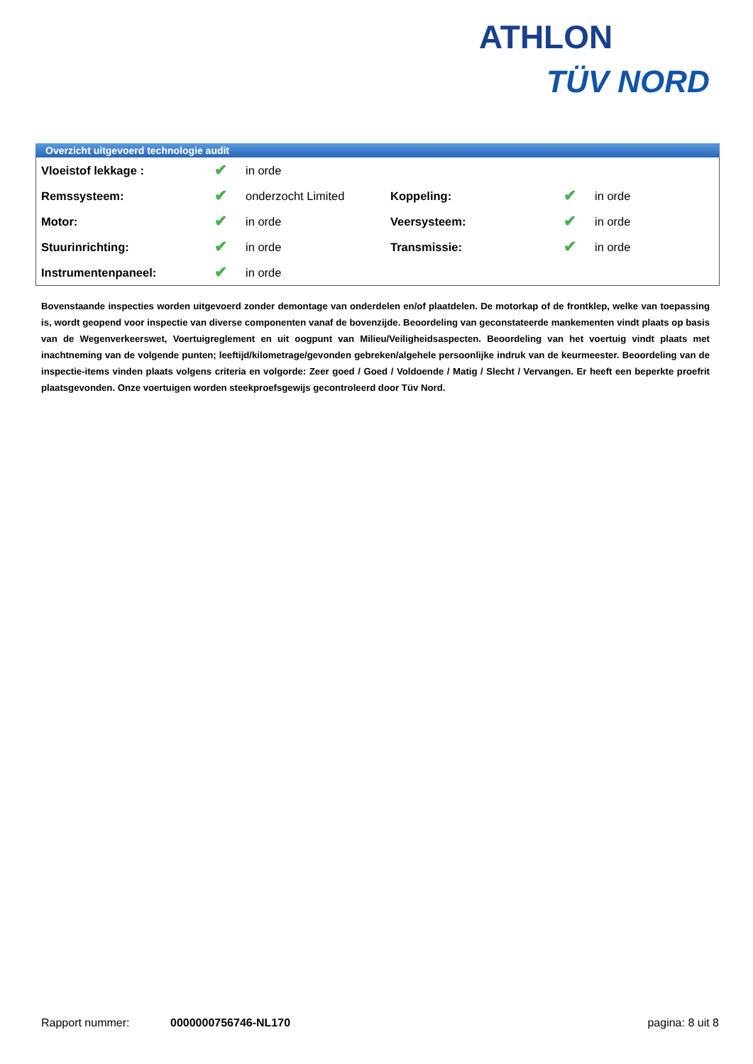ATHLON
TÜV NORD
Overzicht uitgevoerd technologie audit
| Vloeistof lekkage : | ✔ | in orde | | | |
| Remssysteem: | ✔ | onderzocht Limited | Koppeling: | ✔ | in orde |
| Motor: | ✔ | in orde | Veersysteem: | ✔ | in orde |
| Stuurinrichting: | ✔ | in orde | Transmissie: | ✔ | in orde |
| Instrumentenpaneel: | ✔ | in orde | | | |
Bovenstaande inspecties worden uitgevoerd zonder demontage van onderdelen en/of plaatdelen. De motorkap of de frontklep, welke van toepassing is, wordt geopend voor inspectie van diverse componenten vanaf de bovenzijde. Beoordeling van geconstateerde mankementen vindt plaats op basis van de Wegenverkeerswet, Voertuigreglement en uit oogpunt van Milieu/Veiligheidsaspecten. Beoordeling van het voertuig vindt plaats met inachtneming van de volgende punten; leeftijd/kilometrage/gevonden gebreken/algehele persoonlijke indruk van de keurmeester. Beoordeling van de inspectie-items vinden plaats volgens criteria en volgorde: Zeer goed / Goed / Voldoende / Matig / Slecht / Vervangen. Er heeft een beperkte proefrit plaatsgevonden. Onze voertuigen worden steekproefsgewijs gecontroleerd door Tüv Nord.
Rapport nummer: 0000000756746-NL170 pagina: 8 uit 8